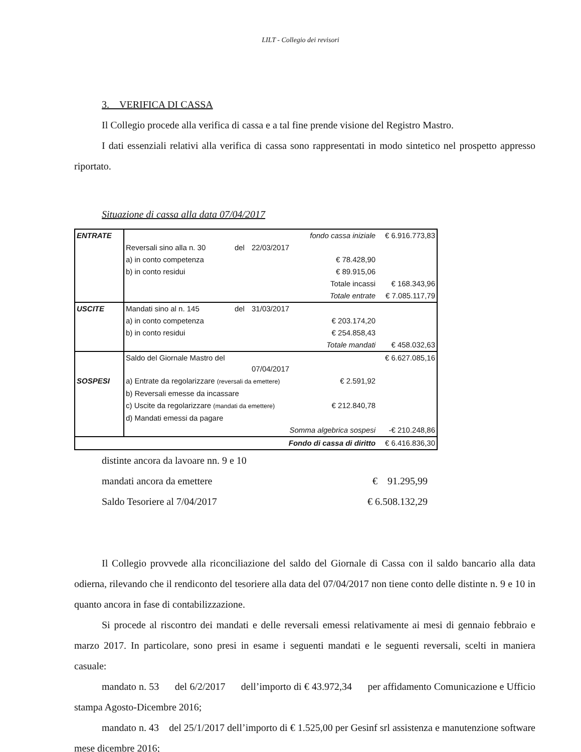LILT - Collegio dei revisori
3. VERIFICA DI CASSA
Il Collegio procede alla verifica di cassa e a tal fine prende visione del Registro Mastro.
I dati essenziali relativi alla verifica di cassa sono rappresentati in modo sintetico nel prospetto appresso riportato.
Situazione di cassa alla data 07/04/2017
| ENTRATE | | | | fondo cassa iniziale | € 6.916.773,83 |
| | Reversali sino alla n. 30 | del | 22/03/2017 | | |
| | a) in conto competenza | | | € 78.428,90 | |
| | b) in conto residui | | | € 89.915,06 | |
| | | | | Totale incassi | € 168.343,96 |
| | | | | Totale entrate | € 7.085.117,79 |
| USCITE | Mandati sino al n. 145 | del | 31/03/2017 | | |
| | a) in conto competenza | | | € 203.174,20 | |
| | b) in conto residui | | | € 254.858,43 | |
| | | | | Totale mandati | € 458.032,63 |
| | Saldo del Giornale Mastro del | | 07/04/2017 | | € 6.627.085,16 |
| SOSPESI | a) Entrate da regolarizzare (reversali da emettere) | | | € 2.591,92 | |
| | b) Reversali emesse da incassare | | | | |
| | c) Uscite da regolarizzare (mandati da emettere) | | | € 212.840,78 | |
| | d) Mandati emessi da pagare | | | | |
| | Somma algebrica sospesi | | | | -€ 210.248,86 |
| Fondo di cassa di diritto | | | | | € 6.416.836,30 |
distinte ancora da lavoare nn. 9 e 10
mandati ancora da emettere € 91.295,99
Saldo Tesoriere al 7/04/2017 € 6.508.132,29
Il Collegio provvede alla riconciliazione del saldo del Giornale di Cassa con il saldo bancario alla data odierna, rilevando che il rendiconto del tesoriere alla data del 07/04/2017 non tiene conto delle distinte n. 9 e 10 in quanto ancora in fase di contabilizzazione.
Si procede al riscontro dei mandati e delle reversali emessi relativamente ai mesi di gennaio febbraio e marzo 2017. In particolare, sono presi in esame i seguenti mandati e le seguenti reversali, scelti in maniera casuale:
mandato n. 53 del 6/2/2017 dell’importo di € 43.972,34 per affidamento Comunicazione e Ufficio stampa Agosto-Dicembre 2016;
mandato n. 43 del 25/1/2017 dell’importo di € 1.525,00 per Gesinf srl assistenza e manutenzione software mese dicembre 2016;